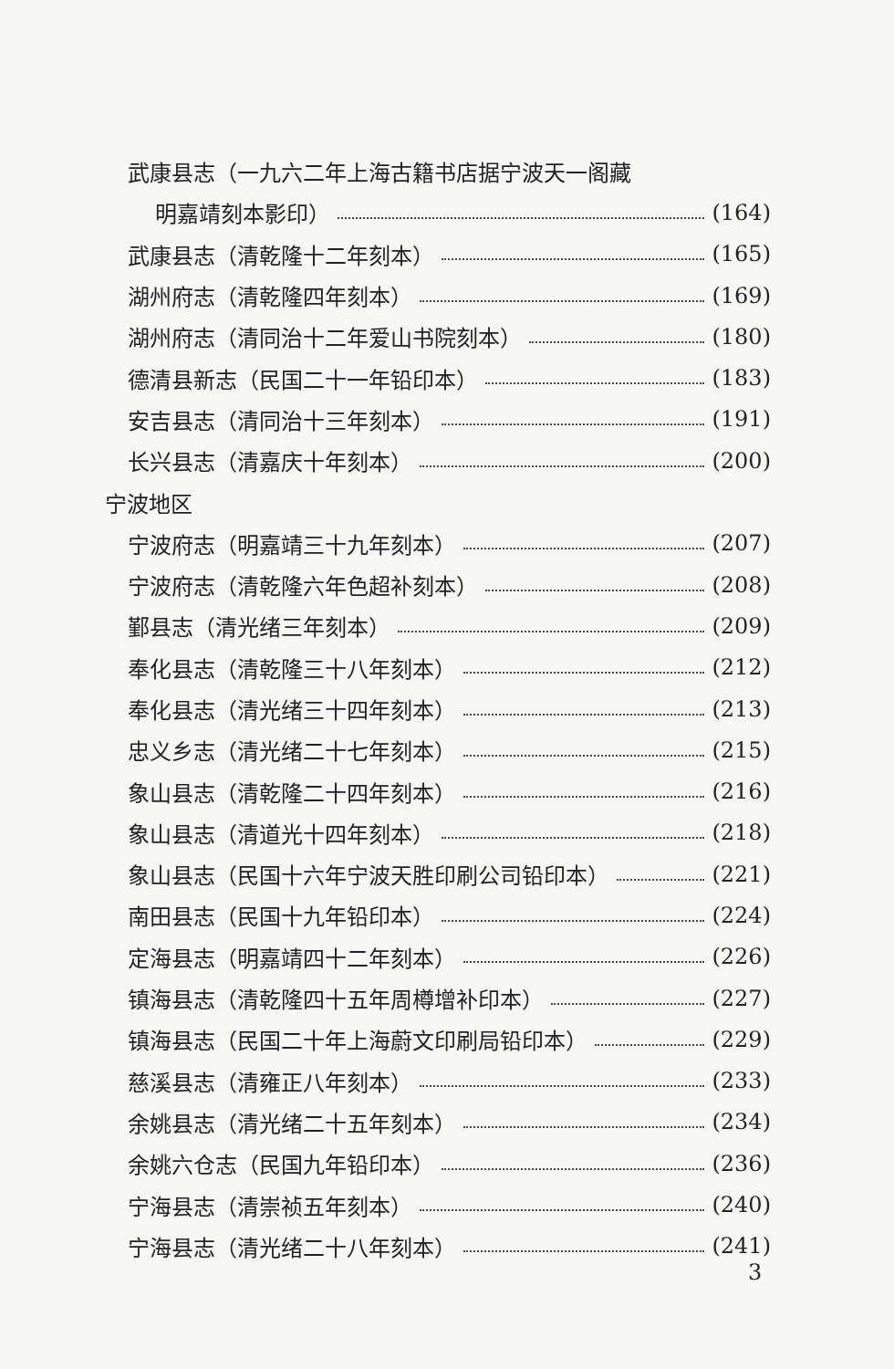武康县志（一九六二年上海古籍书店据宁波天一阁藏
明嘉靖刻本影印） (164)
武康县志（清乾隆十二年刻本） (165)
湖州府志（清乾隆四年刻本） (169)
湖州府志（清同治十二年爱山书院刻本） (180)
德清县新志（民国二十一年铅印本） (183)
安吉县志（清同治十三年刻本） (191)
长兴县志（清嘉庆十年刻本） (200)
宁波地区
宁波府志（明嘉靖三十九年刻本） (207)
宁波府志（清乾隆六年色超补刻本） (208)
鄞县志（清光绪三年刻本） (209)
奉化县志（清乾隆三十八年刻本） (212)
奉化县志（清光绪三十四年刻本） (213)
忠义乡志（清光绪二十七年刻本） (215)
象山县志（清乾隆二十四年刻本） (216)
象山县志（清道光十四年刻本） (218)
象山县志（民国十六年宁波天胜印刷公司铅印本） (221)
南田县志（民国十九年铅印本） (224)
定海县志（明嘉靖四十二年刻本） (226)
镇海县志（清乾隆四十五年周樽增补印本） (227)
镇海县志（民国二十年上海蔚文印刷局铅印本） (229)
慈溪县志（清雍正八年刻本） (233)
余姚县志（清光绪二十五年刻本） (234)
余姚六仓志（民国九年铅印本） (236)
宁海县志（清崇祯五年刻本） (240)
宁海县志（清光绪二十八年刻本） (241)
3